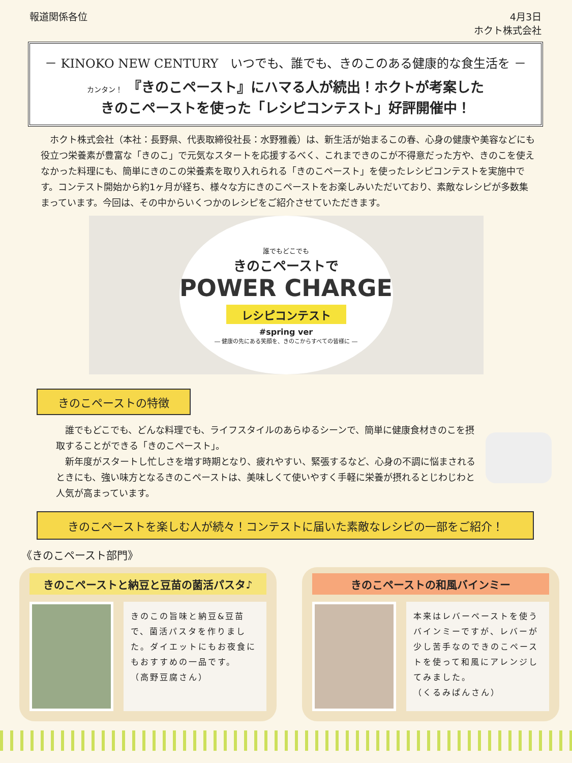報道関係各位 4月3日
ホクト株式会社
－ KINOKO NEW CENTURY　いつでも、誰でも、きのこのある健康的な食生活を －
カンタン！ 『きのこペースト』にハマる人が続出！ホクトが考案した
きのこペーストを使った「レシピコンテスト」好評開催中！
　ホクト株式会社（本社：長野県、代表取締役社長：水野雅義）は、新生活が始まるこの春、心身の健康や美容などにも役立つ栄養素が豊富な「きのこ」で元気なスタートを応援するべく、これまできのこが不得意だった方や、きのこを使えなかった料理にも、簡単にきのこの栄養素を取り入れられる「きのこペースト」を使ったレシピコンテストを実施中です。コンテスト開始から約1ヶ月が経ち、様々な方にきのこペーストをお楽しみいただいており、素敵なレシピが多数集まっています。今回は、その中からいくつかのレシピをご紹介させていただきます。
誰でもどこでも
きのこペーストで
POWER CHARGE
レシピコンテスト
#spring ver
― 健康の先にある笑顔を、きのこからすべての皆様に ―
きのこペーストの特徴
　誰でもどこでも、どんな料理でも、ライフスタイルのあらゆるシーンで、簡単に健康食材きのこを摂取することができる「きのこペースト」。
　新年度がスタートし忙しさを増す時期となり、疲れやすい、緊張するなど、心身の不調に悩まされるときにも、強い味方となるきのこペーストは、美味しくて使いやすく手軽に栄養が摂れるとじわじわと人気が高まっています。
きのこペーストを楽しむ人が続々！コンテストに届いた素敵なレシピの一部をご紹介！
《きのこペースト部門》
きのこペーストと納豆と豆苗の菌活パスタ♪
きのこの旨味と納豆&豆苗で、菌活パスタを作りました。ダイエットにもお夜食にもおすすめの一品です。
（高野豆腐さん）
きのこペーストの和風バインミー
本来はレバーペーストを使うバインミーですが、レバーが少し苦手なのできのこペーストを使って和風にアレンジしてみました。
（くるみぱんさん）